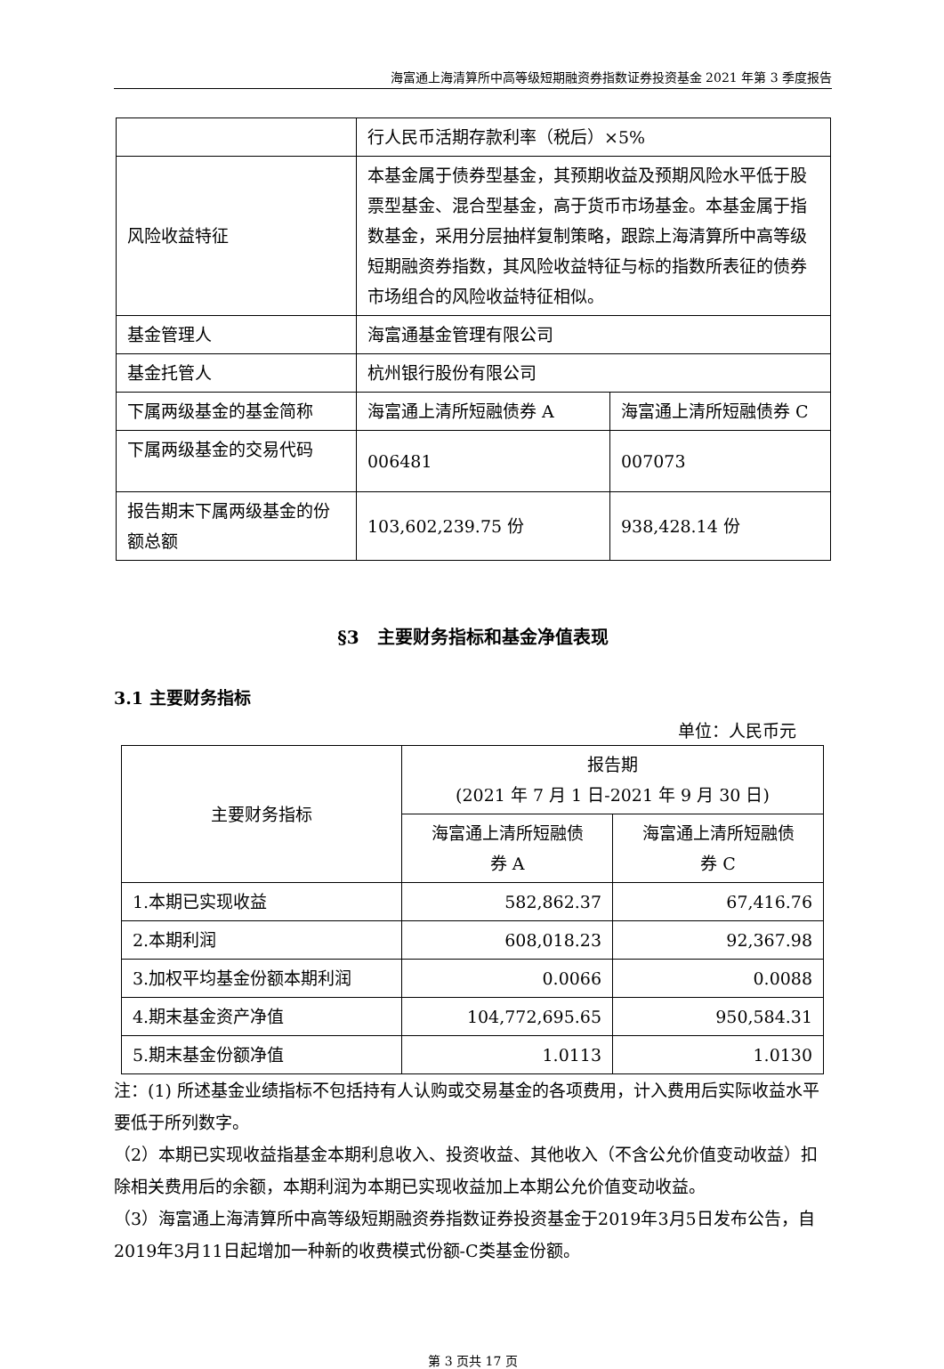海富通上海清算所中高等级短期融资券指数证券投资基金 2021 年第 3 季度报告
| | 行人民币活期存款利率（税后）×5% | |
| 风险收益特征 | 本基金属于债券型基金，其预期收益及预期风险水平低于股票型基金、混合型基金，高于货币市场基金。本基金属于指数基金，采用分层抽样复制策略，跟踪上海清算所中高等级短期融资券指数，其风险收益特征与标的指数所表征的债券市场组合的风险收益特征相似。 | |
| 基金管理人 | 海富通基金管理有限公司 | |
| 基金托管人 | 杭州银行股份有限公司 | |
| 下属两级基金的基金简称 | 海富通上清所短融债券 A | 海富通上清所短融债券 C |
| 下属两级基金的交易代码 | 006481 | 007073 |
| 报告期末下属两级基金的份额总额 | 103,602,239.75 份 | 938,428.14 份 |
§3　主要财务指标和基金净值表现
3.1 主要财务指标
单位：人民币元
| 主要财务指标 | 报告期 (2021 年 7 月 1 日-2021 年 9 月 30 日) | |
| --- | --- | --- |
| | 海富通上清所短融债 券 A | 海富通上清所短融债 券 C |
| 1.本期已实现收益 | 582,862.37 | 67,416.76 |
| 2.本期利润 | 608,018.23 | 92,367.98 |
| 3.加权平均基金份额本期利润 | 0.0066 | 0.0088 |
| 4.期末基金资产净值 | 104,772,695.65 | 950,584.31 |
| 5.期末基金份额净值 | 1.0113 | 1.0130 |
注：(1) 所述基金业绩指标不包括持有人认购或交易基金的各项费用，计入费用后实际收益水平要低于所列数字。
（2）本期已实现收益指基金本期利息收入、投资收益、其他收入（不含公允价值变动收益）扣除相关费用后的余额，本期利润为本期已实现收益加上本期公允价值变动收益。
（3）海富通上海清算所中高等级短期融资券指数证券投资基金于2019年3月5日发布公告，自2019年3月11日起增加一种新的收费模式份额-C类基金份额。
第 3 页共 17 页